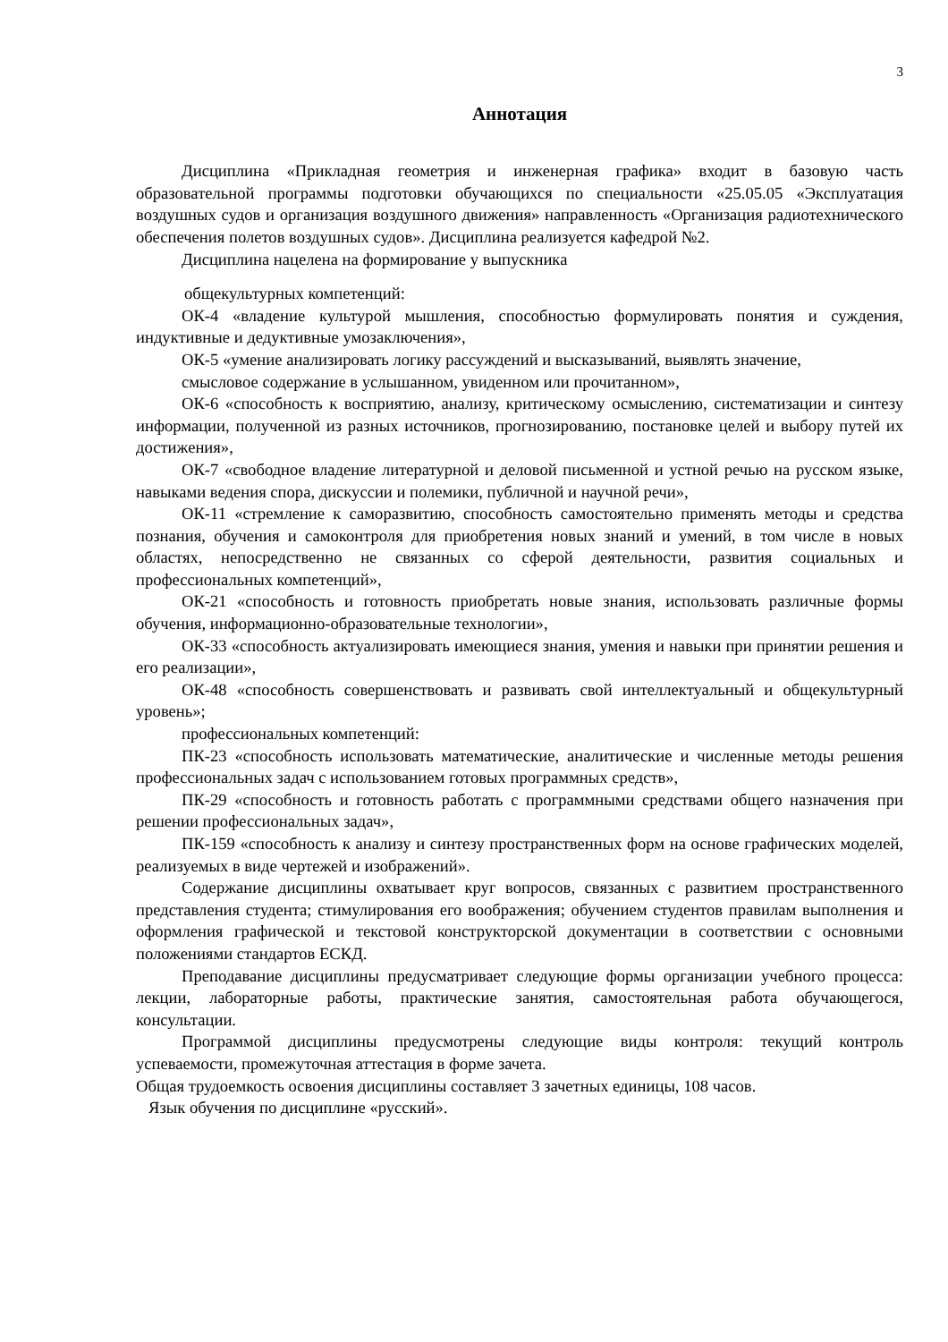3
Аннотация
Дисциплина «Прикладная геометрия и инженерная графика» входит в базовую часть образовательной программы подготовки обучающихся по специальности «25.05.05 «Эксплуатация воздушных судов и организация воздушного движения» направленность «Организация радиотехнического обеспечения полетов воздушных судов». Дисциплина реализуется кафедрой №2.
Дисциплина нацелена на формирование у выпускника
общекультурных компетенций:
ОК-4 «владение культурой мышления, способностью формулировать понятия и суждения, индуктивные и дедуктивные умозаключения»,
ОК-5 «умение анализировать логику рассуждений и высказываний, выявлять значение,
смысловое содержание в услышанном, увиденном или прочитанном»,
ОК-6 «способность к восприятию, анализу, критическому осмыслению, систематизации и синтезу информации, полученной из разных источников, прогнозированию, постановке целей и выбору путей их достижения»,
ОК-7 «свободное владение литературной и деловой письменной и устной речью на русском языке, навыками ведения спора, дискуссии и полемики, публичной и научной речи»,
ОК-11 «стремление к саморазвитию, способность самостоятельно применять методы и средства познания, обучения и самоконтроля для приобретения новых знаний и умений, в том числе в новых областях, непосредственно не связанных со сферой деятельности, развития социальных и профессиональных компетенций»,
ОК-21 «способность и готовность приобретать новые знания, использовать различные формы обучения, информационно-образовательные технологии»,
ОК-33 «способность актуализировать имеющиеся знания, умения и навыки при принятии решения и его реализации»,
ОК-48 «способность совершенствовать и развивать свой интеллектуальный и общекультурный уровень»;
профессиональных компетенций:
ПК-23 «способность использовать математические, аналитические и численные методы решения профессиональных задач с использованием готовых программных средств»,
ПК-29 «способность и готовность работать с программными средствами общего назначения при решении профессиональных задач»,
ПК-159 «способность к анализу и синтезу пространственных форм на основе графических моделей, реализуемых в виде чертежей и изображений».
Содержание дисциплины охватывает круг вопросов, связанных с развитием пространственного представления студента; стимулирования его воображения; обучением студентов правилам выполнения и оформления графической и текстовой конструкторской документации в соответствии с основными положениями стандартов ЕСКД.
Преподавание дисциплины предусматривает следующие формы организации учебного процесса: лекции, лабораторные работы, практические занятия, самостоятельная работа обучающегося, консультации.
Программой дисциплины предусмотрены следующие виды контроля: текущий контроль успеваемости, промежуточная аттестация в форме зачета.
Общая трудоемкость освоения дисциплины составляет 3 зачетных единицы, 108 часов.
Язык обучения по дисциплине «русский».